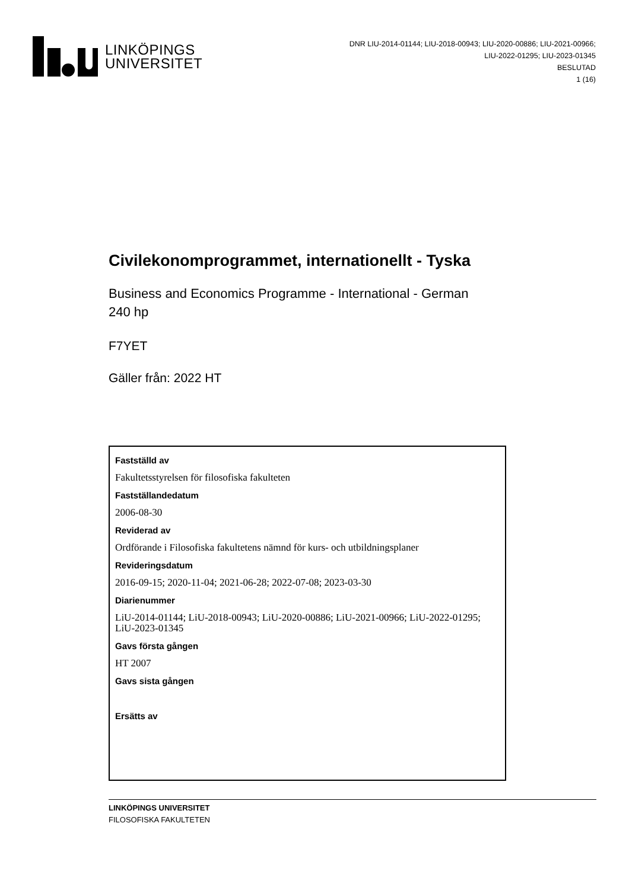LINKÖPINGS
UNIVERSITET
DNR LIU-2014-01144; LIU-2018-00943; LIU-2020-00886; LIU-2021-00966; LIU-2022-01295; LIU-2023-01345
BESLUTAD
1 (16)
Civilekonomprogrammet, internationellt - Tyska
Business and Economics Programme - International - German
240 hp
F7YET
Gäller från: 2022 HT
Fastställd av
Fakultetsstyrelsen för filosofiska fakulteten
Fastställandedatum
2006-08-30
Reviderad av
Ordförande i Filosofiska fakultetens nämnd för kurs- och utbildningsplaner
Revideringsdatum
2016-09-15; 2020-11-04; 2021-06-28; 2022-07-08; 2023-03-30
Diarienummer
LiU-2014-01144; LiU-2018-00943; LiU-2020-00886; LiU-2021-00966; LiU-2022-01295; LiU-2023-01345
Gavs första gången
HT 2007
Gavs sista gången
Ersätts av
LINKÖPINGS UNIVERSITET
FILOSOFISKA FAKULTETEN